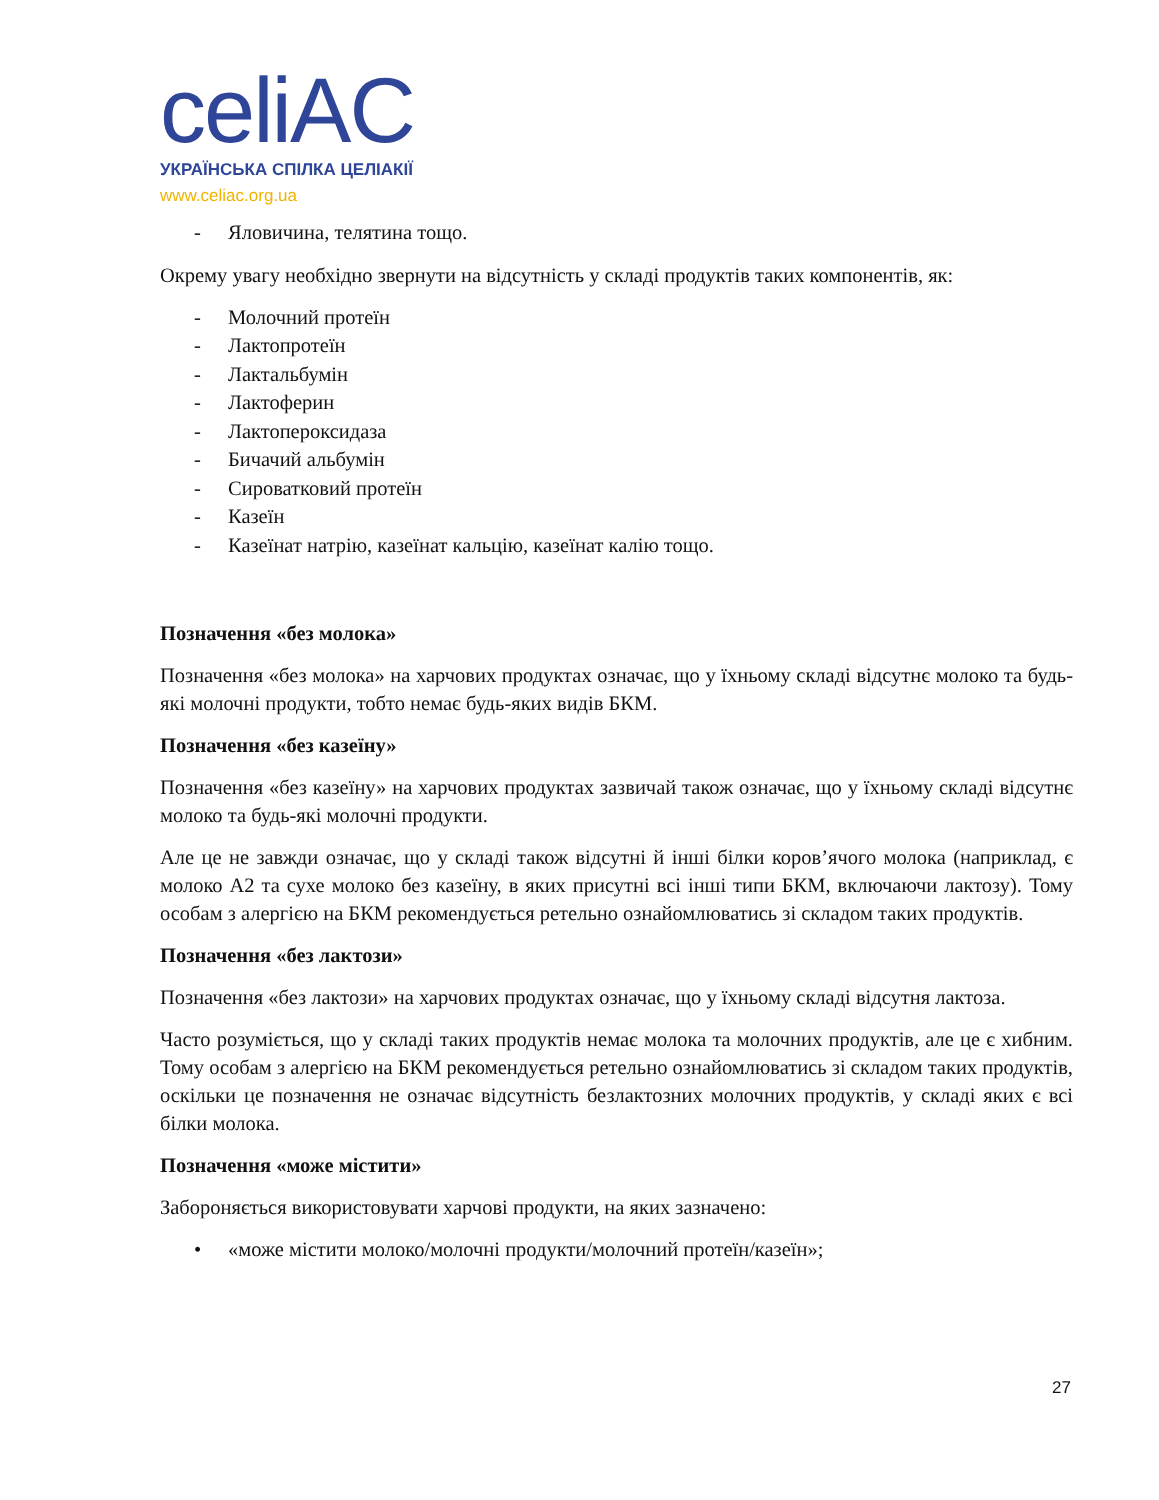celiAC
УКРАЇНСЬКА СПІЛКА ЦЕЛІАКІЇ
www.celiac.org.ua
- Яловичина, телятина тощо.
Окрему увагу необхідно звернути на відсутність у складі продуктів таких компонентів, як:
- Молочний протеїн
- Лактопротеїн
- Лактальбумін
- Лактоферин
- Лактопероксидаза
- Бичачий альбумін
- Сироватковий протеїн
- Казеїн
- Казеїнат натрію, казеїнат кальцію, казеїнат калію тощо.
Позначення «без молока»
Позначення «без молока» на харчових продуктах означає, що у їхньому складі відсутнє молоко та будь-які молочні продукти, тобто немає будь-яких видів БКМ.
Позначення «без казеїну»
Позначення «без казеїну» на харчових продуктах зазвичай також означає, що у їхньому складі відсутнє молоко та будь-які молочні продукти.
Але це не завжди означає, що у складі також відсутні й інші білки коров’ячого молока (наприклад, є молоко А2 та сухе молоко без казеїну, в яких присутні всі інші типи БКМ, включаючи лактозу). Тому особам з алергією на БКМ рекомендується ретельно ознайомлюватись зі складом таких продуктів.
Позначення «без лактози»
Позначення «без лактози» на харчових продуктах означає, що у їхньому складі відсутня лактоза.
Часто розуміється, що у складі таких продуктів немає молока та молочних продуктів, але це є хибним. Тому особам з алергією на БКМ рекомендується ретельно ознайомлюватись зі складом таких продуктів, оскільки це позначення не означає відсутність безлактозних молочних продуктів, у складі яких є всі білки молока.
Позначення «може містити»
Забороняється використовувати харчові продукти, на яких зазначено:
• «може містити молоко/молочні продукти/молочний протеїн/казеїн»;
27